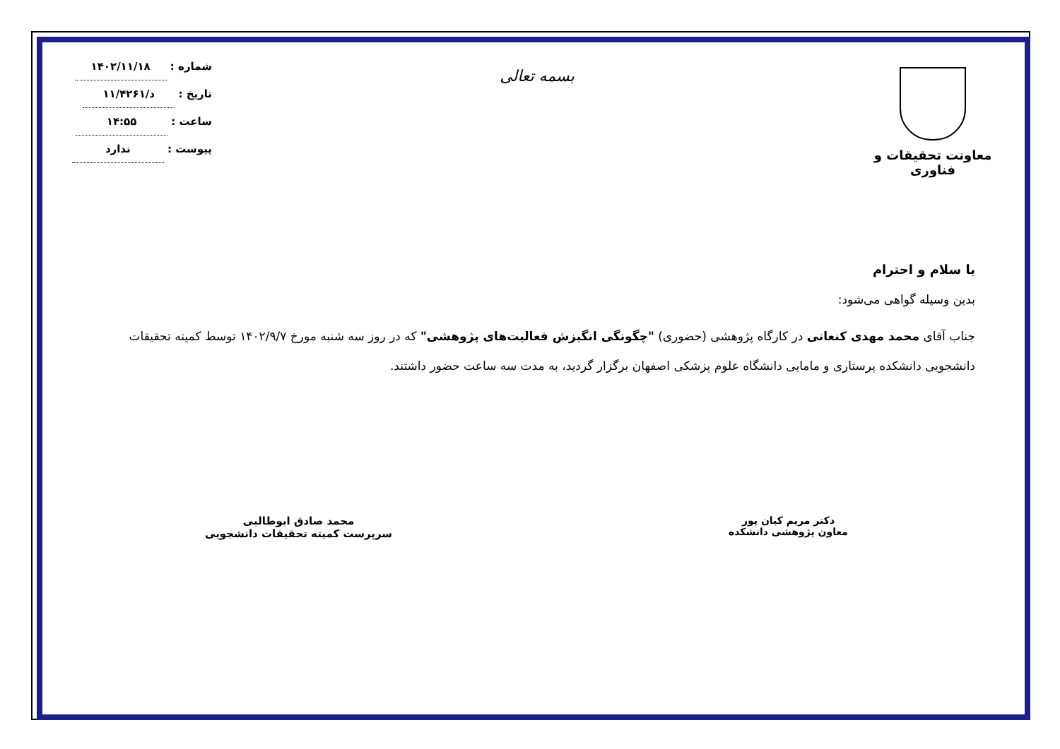معاونت تحقیقات و فناوری
بسمه تعالی
شماره : ۱۴۰۲/۱۱/۱۸
تاریخ : د/۱۱/۴۲۶۱
ساعت : ۱۴:۵۵
پیوست : ندارد
با سلام و احترام
بدین وسیله گواهی می‌شود:
جناب آقای محمد مهدی کنعانی در کارگاه پژوهشی (حضوری) "چگونگی انگیزش فعالیت‌های پژوهشی" که در روز سه شنبه مورخ ۱۴۰۲/۹/۷ توسط کمیته تحقیقات دانشجویی دانشکده پرستاری و مامایی دانشگاه علوم پزشکی اصفهان برگزار گردید، به مدت سه ساعت حضور داشتند.
دکتر مریم کیان پور
معاون پژوهشی دانشکده
محمد صادق ابوطالبی
سرپرست کمیته تحقیقات دانشجویی